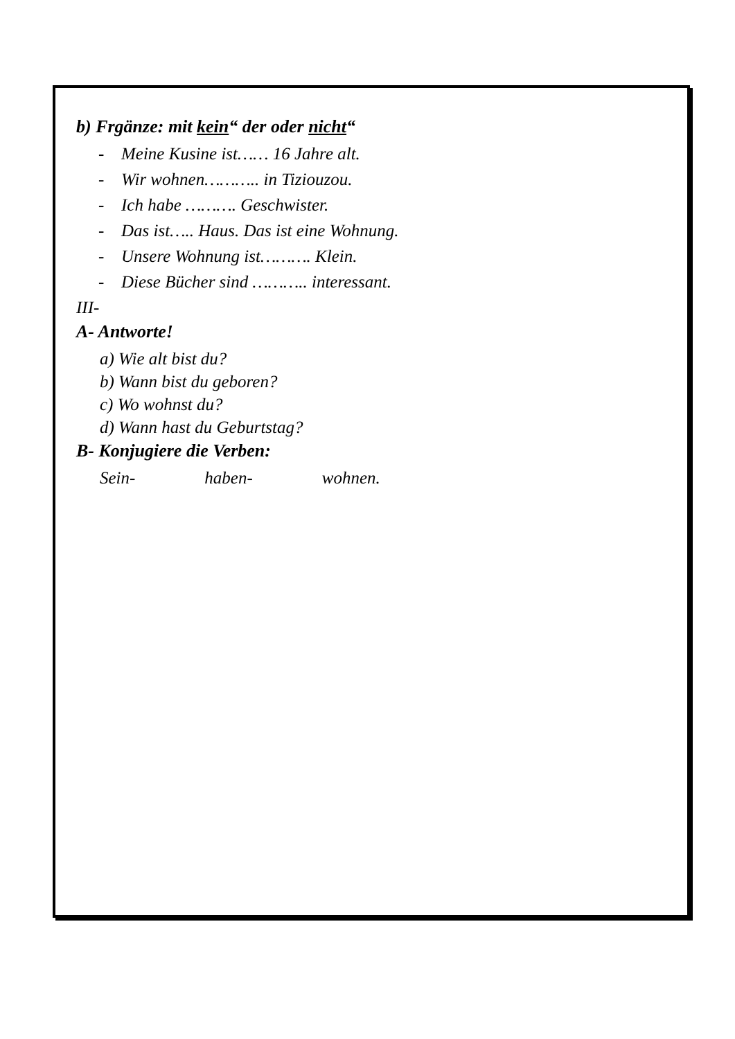b) Frgänze: mit kein“ der oder nicht“
- Meine Kusine ist…… 16 Jahre alt.
- Wir wohnen……….. in Tiziouzou.
- Ich habe ………. Geschwister.
- Das ist….. Haus. Das ist eine Wohnung.
- Unsere Wohnung ist………. Klein.
- Diese Bücher sind ……….. interessant.
III-
A- Antworte!
a) Wie alt bist du?
b) Wann bist du geboren?
c) Wo wohnst du?
d) Wann hast du Geburtstag?
B- Konjugiere die Verben:
Sein- haben- wohnen.